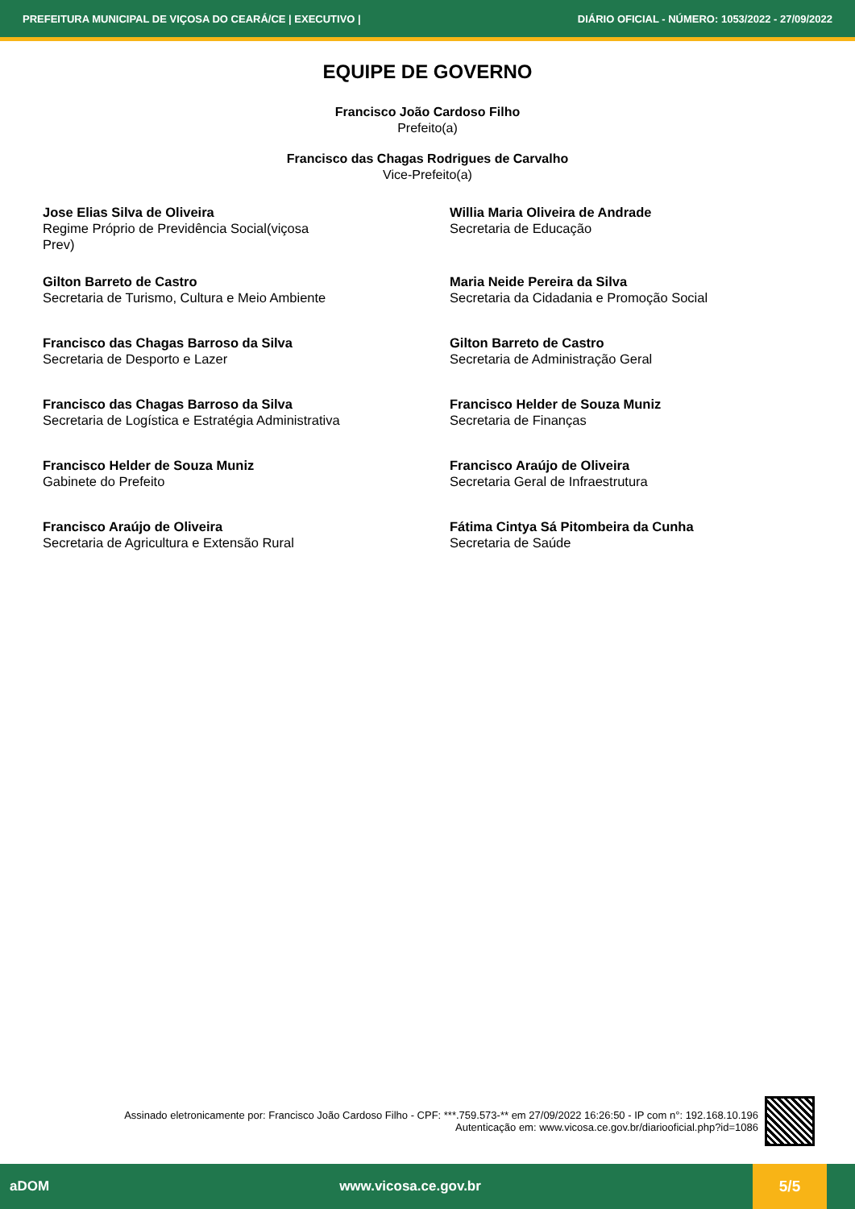PREFEITURA MUNICIPAL DE VIÇOSA DO CEARÁ/CE | EXECUTIVO | DIÁRIO OFICIAL - NÚMERO: 1053/2022 - 27/09/2022
EQUIPE DE GOVERNO
Francisco João Cardoso Filho
Prefeito(a)
Francisco das Chagas Rodrigues de Carvalho
Vice-Prefeito(a)
Jose Elias Silva de Oliveira
Regime Próprio de Previdência Social(viçosa
Prev)
Willia Maria Oliveira de Andrade
Secretaria de Educação
Gilton Barreto de Castro
Secretaria de Turismo, Cultura e Meio Ambiente
Maria Neide Pereira da Silva
Secretaria da Cidadania e Promoção Social
Francisco das Chagas Barroso da Silva
Secretaria de Desporto e Lazer
Gilton Barreto de Castro
Secretaria de Administração Geral
Francisco das Chagas Barroso da Silva
Secretaria de Logística e Estratégia Administrativa
Francisco Helder de Souza Muniz
Secretaria de Finanças
Francisco Helder de Souza Muniz
Gabinete do Prefeito
Francisco Araújo de Oliveira
Secretaria Geral de Infraestrutura
Francisco Araújo de Oliveira
Secretaria de Agricultura e Extensão Rural
Fátima Cintya Sá Pitombeira da Cunha
Secretaria de Saúde
Assinado eletronicamente por: Francisco João Cardoso Filho - CPF: ***.759.573-** em 27/09/2022 16:26:50 - IP com n°: 192.168.10.196
Autenticação em: www.vicosa.ce.gov.br/diariooficial.php?id=1086
aDOM www.vicosa.ce.gov.br
5/5